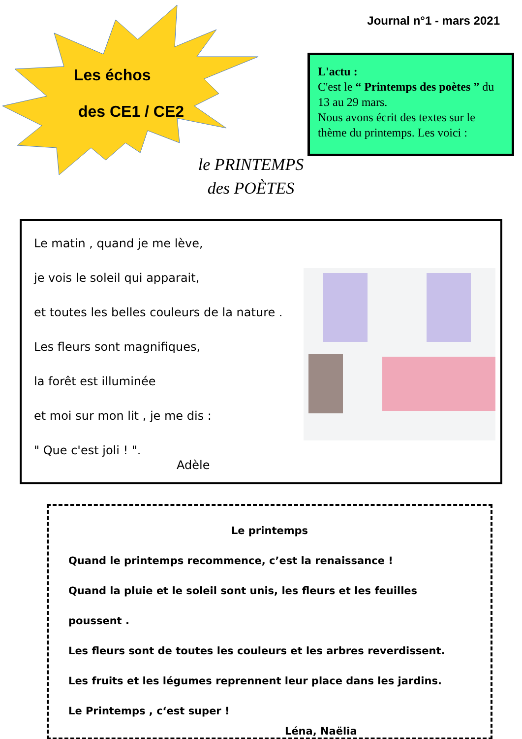Journal n°1 - mars 2021
Les échos
des CE1 / CE2
le PRINTEMPS
des POÈTES
L'actu :
C'est le “ Printemps des poètes ” du 13 au 29 mars.
Nous avons écrit des textes sur le thème du printemps. Les voici :
Le matin , quand je me lève,
je vois le soleil qui apparait,
et toutes les belles couleurs de la nature .
Les fleurs sont magnifiques,
la forêt est illuminée
et moi sur mon lit , je me dis :
" Que c'est joli ! ".
Adèle
Le printemps
Quand le printemps recommence, c’est la renaissance !
Quand la pluie et le soleil sont unis, les fleurs et les feuilles poussent .
Les fleurs sont de toutes les couleurs et les arbres reverdissent.
Les fruits et les légumes reprennent leur place dans les jardins.
Le Printemps , c‘est super !
Léna, Naëlia